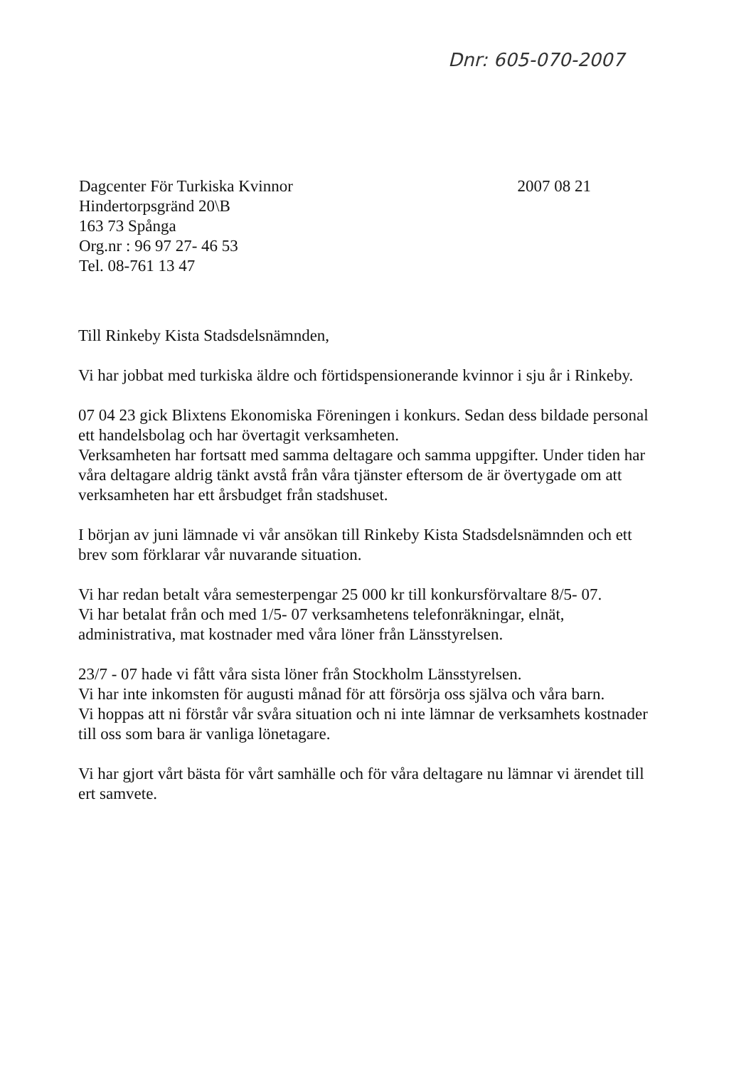Dnr: 605-070-2007
Dagcenter För Turkiska Kvinnor
Hindertorpsgränd 20\B
163 73 Spånga
Org.nr : 96 97 27- 46 53
Tel. 08-761 13 47
2007 08 21
Till Rinkeby Kista Stadsdelsnämnden,
Vi har jobbat med turkiska äldre och förtidspensionerande kvinnor i sju år i Rinkeby.
07 04 23 gick Blixtens Ekonomiska Föreningen i konkurs. Sedan dess bildade personal ett handelsbolag och har övertagit verksamheten.
Verksamheten har fortsatt med samma deltagare och samma uppgifter. Under tiden har våra deltagare aldrig tänkt avstå från våra tjänster eftersom de är övertygade om att verksamheten har ett årsbudget från stadshuset.
I början av juni lämnade vi vår ansökan till Rinkeby Kista Stadsdelsnämnden och ett brev som förklarar vår nuvarande situation.
Vi har redan betalt våra semesterpengar 25 000 kr till konkursförvaltare 8/5- 07.
Vi har betalat från och med 1/5- 07 verksamhetens telefonräkningar, elnät, administrativa, mat kostnader med våra löner från Länsstyrelsen.
23/7 - 07 hade vi fått våra sista löner från Stockholm Länsstyrelsen.
Vi har inte inkomsten för augusti månad för att försörja oss själva och våra barn.
Vi hoppas att ni förstår vår svåra situation och ni inte lämnar de verksamhets kostnader till oss som bara är vanliga lönetagare.
Vi har gjort vårt bästa för vårt samhälle och för våra deltagare nu lämnar vi ärendet till ert samvete.